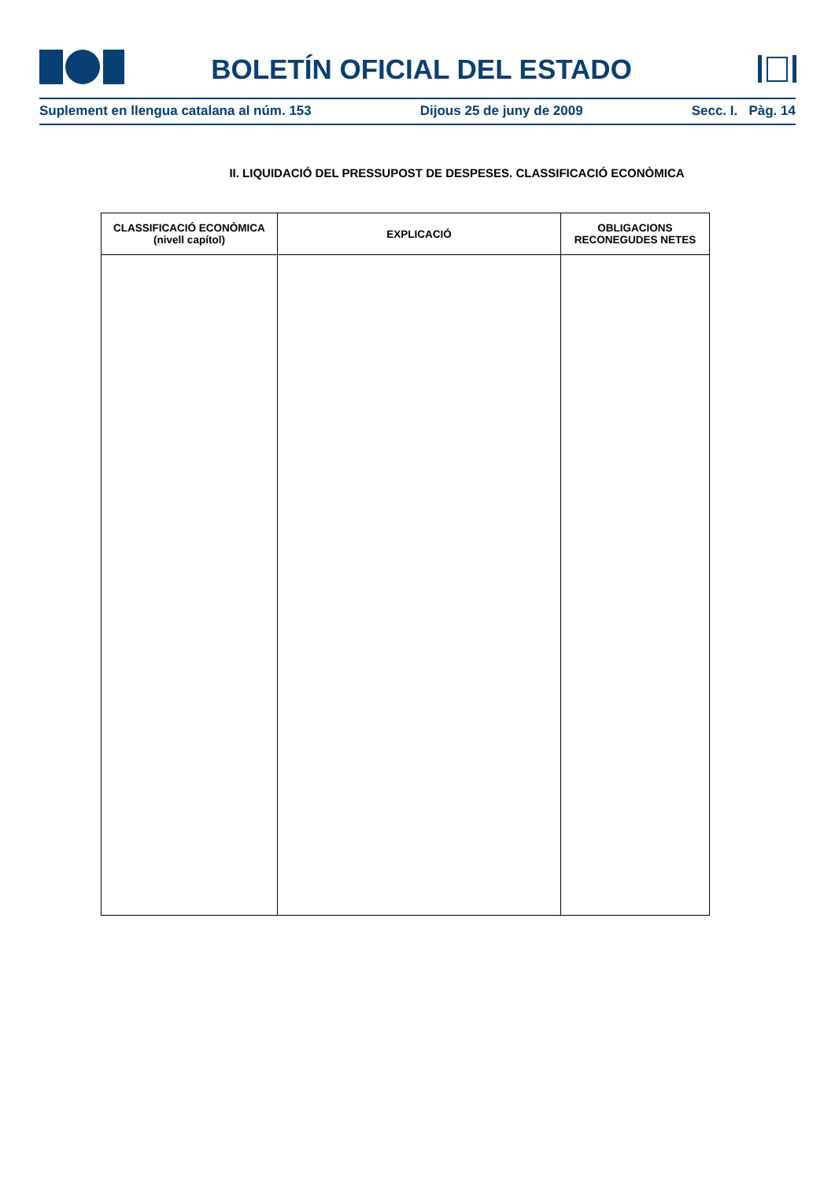BOLETÍN OFICIAL DEL ESTADO
Suplement en llengua catalana al núm. 153 Dijous 25 de juny de 2009 Secc. I. Pàg. 14
II. LIQUIDACIÓ DEL PRESSUPOST DE DESPESES. CLASSIFICACIÓ ECONÒMICA
| CLASSIFICACIÓ ECONÒMICA (nivell capítol) | EXPLICACIÓ | OBLIGACIONS RECONEGUDES NETES |
| --- | --- | --- |